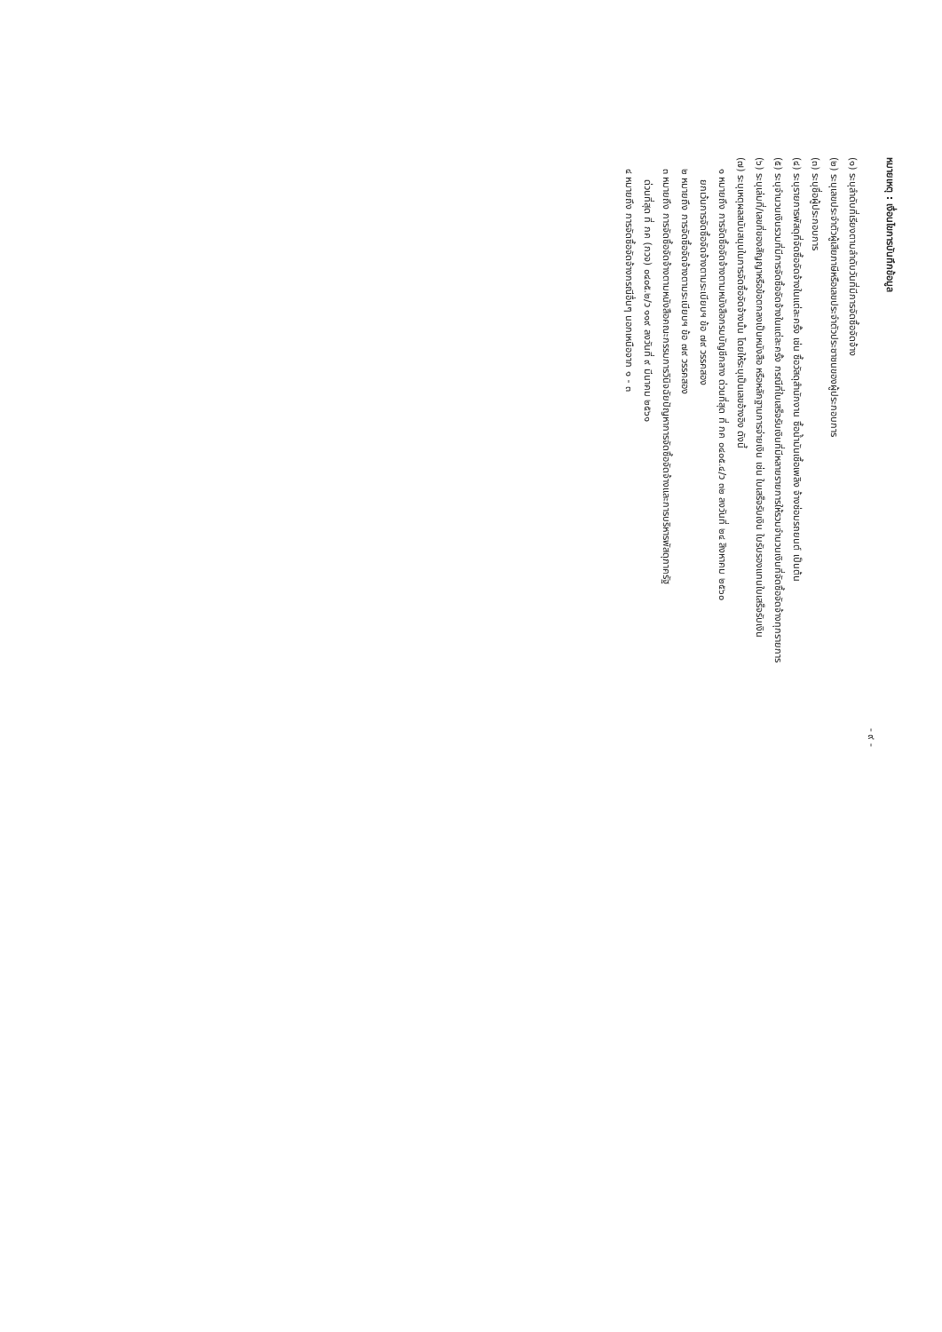หมายเหตุ : เงื่อนไขการบันทึกข้อมูล
- ๙ -
(๑) ระบุลำดับที่เรียงตามลำดับวันที่มีการจัดซื้อจัดจ้าง
(๒) ระบุเลขประจำตัวผู้เสียภาษีหรือเลขประจำตัวประชาชนของผู้ประกอบการ
(๓) ระบุชื่อผู้ประกอบการ
(๔) ระบุรายการพัสดุที่จัดซื้อจัดจ้างในแต่ละครั้ง เช่น ซื้อวัสดุสำนักงาน ซื้อน้ำมันเชื้อเพลิง จ้างซ่อมรถยนต์ เป็นต้น
(๕) ระบุจำนวนเงินรวมที่มีการจัดซื้อจัดจ้างในแต่ละครั้ง กรณีที่ใบเสร็จรับเงินที่มีหลายรายการให้รวมจำนวนเงินที่จัดซื้อจัดจ้างทุกรายการ
(๖) ระบุเล่มที่/เลขที่ของสัญญาหรือข้อตกลงเป็นหนังสือ หรือหลักฐานการจ่ายเงิน เช่น ใบเสร็จรับเงิน ใบรับรองแทนใบเสร็จรับเงิน
(๗) ระบุเหตุผลสนับสนุนในการจัดซื้อจัดจ้างนั้น โดยให้ระบุเป็นเลขอ้างอิง ดังนี้
๑ หมายถึง การจัดซื้อจัดจ้างตามหนังสือกรมบัญชีกลาง ด่วนที่สุด ที่ กค ๐๔๐๕.๔/ว ๓๒ ลงวันที่ ๒๔ สิงหาคม ๒๕๖๐
ยกเว้นการจัดซื้อจัดจ้างตามระเบียบฯ ข้อ ๗๙ วรรคสอง
๒ หมายถึง การจัดซื้อจัดจ้างตามระเบียบฯ ข้อ ๗๙ วรรคสอง
๓ หมายถึง การจัดซื้อจัดจ้างตามหนังสือคณะกรรมการวินิจฉัยปัญหาการจัดซื้อจัดจ้างและการบริหารพัสดุภาครัฐ
ด่วนที่สุด ที่ กค (กวจ) ๐๔๐๕.๒/ว ๑๑๙ ลงวันที่ ๙ มีนาคม ๒๕๖๑
๔ หมายถึง การจัดซื้อจัดจ้างกรณีอื่นๆ นอกเหนือจาก ๑ - ๓